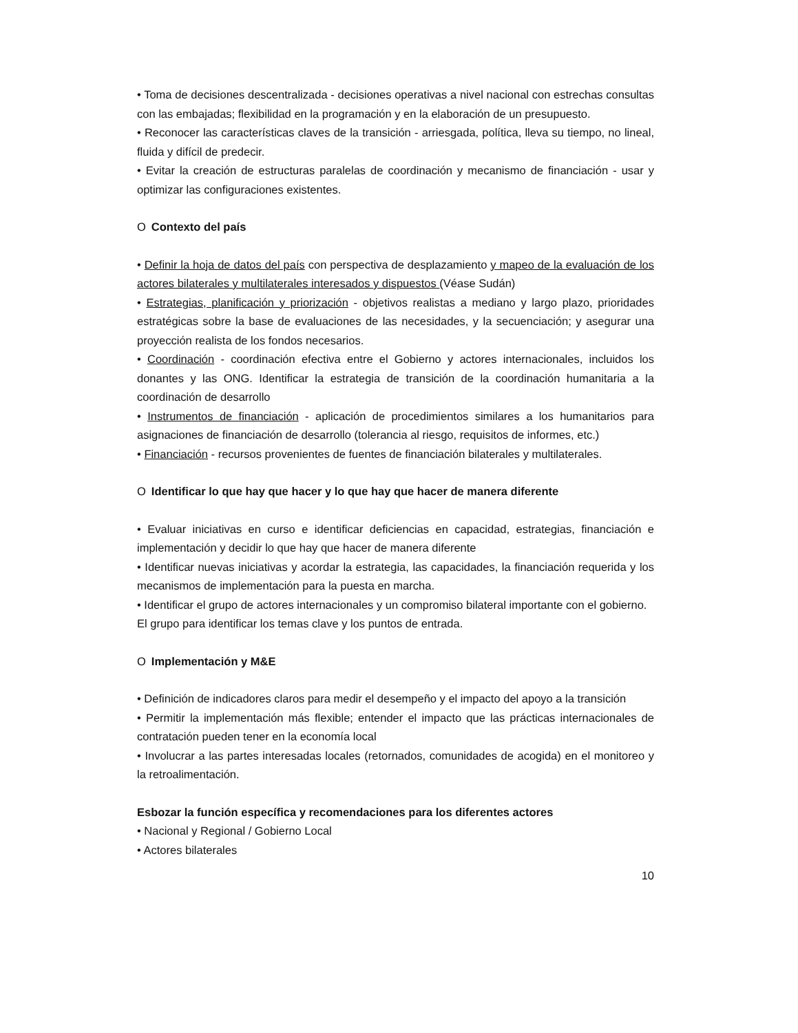• Toma de decisiones descentralizada - decisiones operativas a nivel nacional con estrechas consultas con las embajadas; flexibilidad en la programación y en la elaboración de un presupuesto.
• Reconocer las características claves de la transición - arriesgada, política, lleva su tiempo, no lineal, fluida y difícil de predecir.
• Evitar la creación de estructuras paralelas de coordinación y mecanismo de financiación - usar y optimizar las configuraciones existentes.
O Contexto del país
• Definir la hoja de datos del país con perspectiva de desplazamiento y mapeo de la evaluación de los actores bilaterales y multilaterales interesados y dispuestos (Véase Sudán)
• Estrategias, planificación y priorización - objetivos realistas a mediano y largo plazo, prioridades estratégicas sobre la base de evaluaciones de las necesidades, y la secuenciación; y asegurar una proyección realista de los fondos necesarios.
• Coordinación - coordinación efectiva entre el Gobierno y actores internacionales, incluidos los donantes y las ONG. Identificar la estrategia de transición de la coordinación humanitaria a la coordinación de desarrollo
• Instrumentos de financiación - aplicación de procedimientos similares a los humanitarios para asignaciones de financiación de desarrollo (tolerancia al riesgo, requisitos de informes, etc.)
• Financiación - recursos provenientes de fuentes de financiación bilaterales y multilaterales.
O Identificar lo que hay que hacer y lo que hay que hacer de manera diferente
• Evaluar iniciativas en curso e identificar deficiencias en capacidad, estrategias, financiación e implementación y decidir lo que hay que hacer de manera diferente
• Identificar nuevas iniciativas y acordar la estrategia, las capacidades, la financiación requerida y los mecanismos de implementación para la puesta en marcha.
• Identificar el grupo de actores internacionales y un compromiso bilateral importante con el gobierno. El grupo para identificar los temas clave y los puntos de entrada.
O Implementación y M&E
• Definición de indicadores claros para medir el desempeño y el impacto del apoyo a la transición
• Permitir la implementación más flexible; entender el impacto que las prácticas internacionales de contratación pueden tener en la economía local
• Involucrar a las partes interesadas locales (retornados, comunidades de acogida) en el monitoreo y la retroalimentación.
Esbozar la función específica y recomendaciones para los diferentes actores
• Nacional y Regional / Gobierno Local
• Actores bilaterales
10